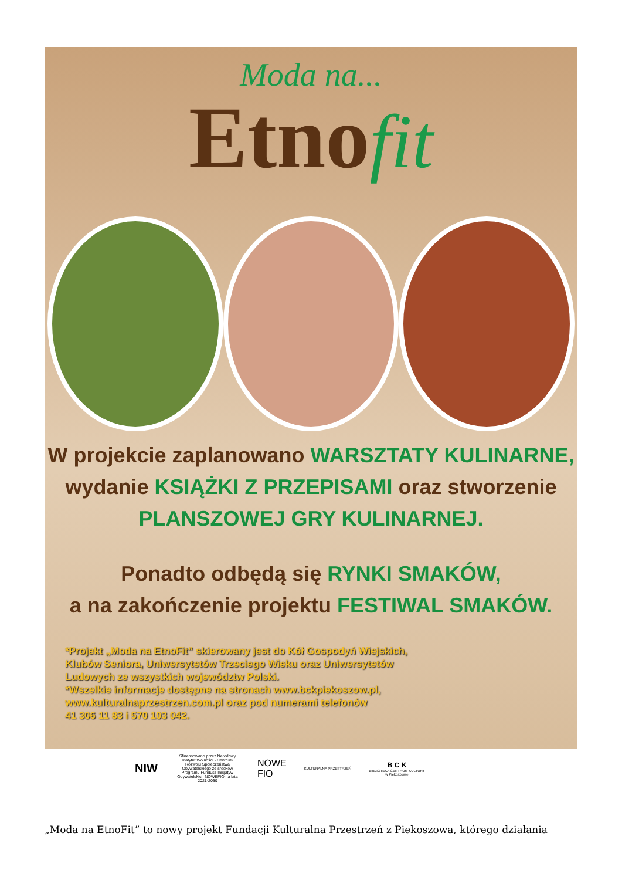Moda na...
Etnofit
W projekcie zaplanowano WARSZTATY KULINARNE,
wydanie KSIĄŻKI Z PRZEPISAMI oraz stworzenie
PLANSZOWEJ GRY KULINARNEJ.
Ponadto odbędą się RYNKI SMAKÓW,
a na zakończenie projektu FESTIWAL SMAKÓW.
*Projekt „Moda na EtnoFit” skierowany jest do Kół Gospodyń Wiejskich,
Klubów Seniora, Uniwersytetów Trzeciego Wieku oraz Uniwersytetów
Ludowych ze wszystkich województw Polski.
*Wszelkie informacje dostępne na stronach www.bckpiekoszow.pl,
www.kulturalnaprzestrzen.com.pl oraz pod numerami telefonów
41 306 11 83 i 570 103 042.
NIW
Sfinansowano przez Narodowy Instytut Wolności - Centrum Rozwoju Społeczeństwa Obywatelskiego ze środków Programu Fundusz Inicjatyw Obywatelskich NOWEFIO na lata 2021-2030
NOWE
FIO
KULTURALNA PRZESTRZEŃ
B C K
BIBLIOTEKA CENTRUM KULTURY
w Piekoszowie
„Moda na EtnoFit” to nowy projekt Fundacji Kulturalna Przestrzeń z Piekoszowa, którego działania